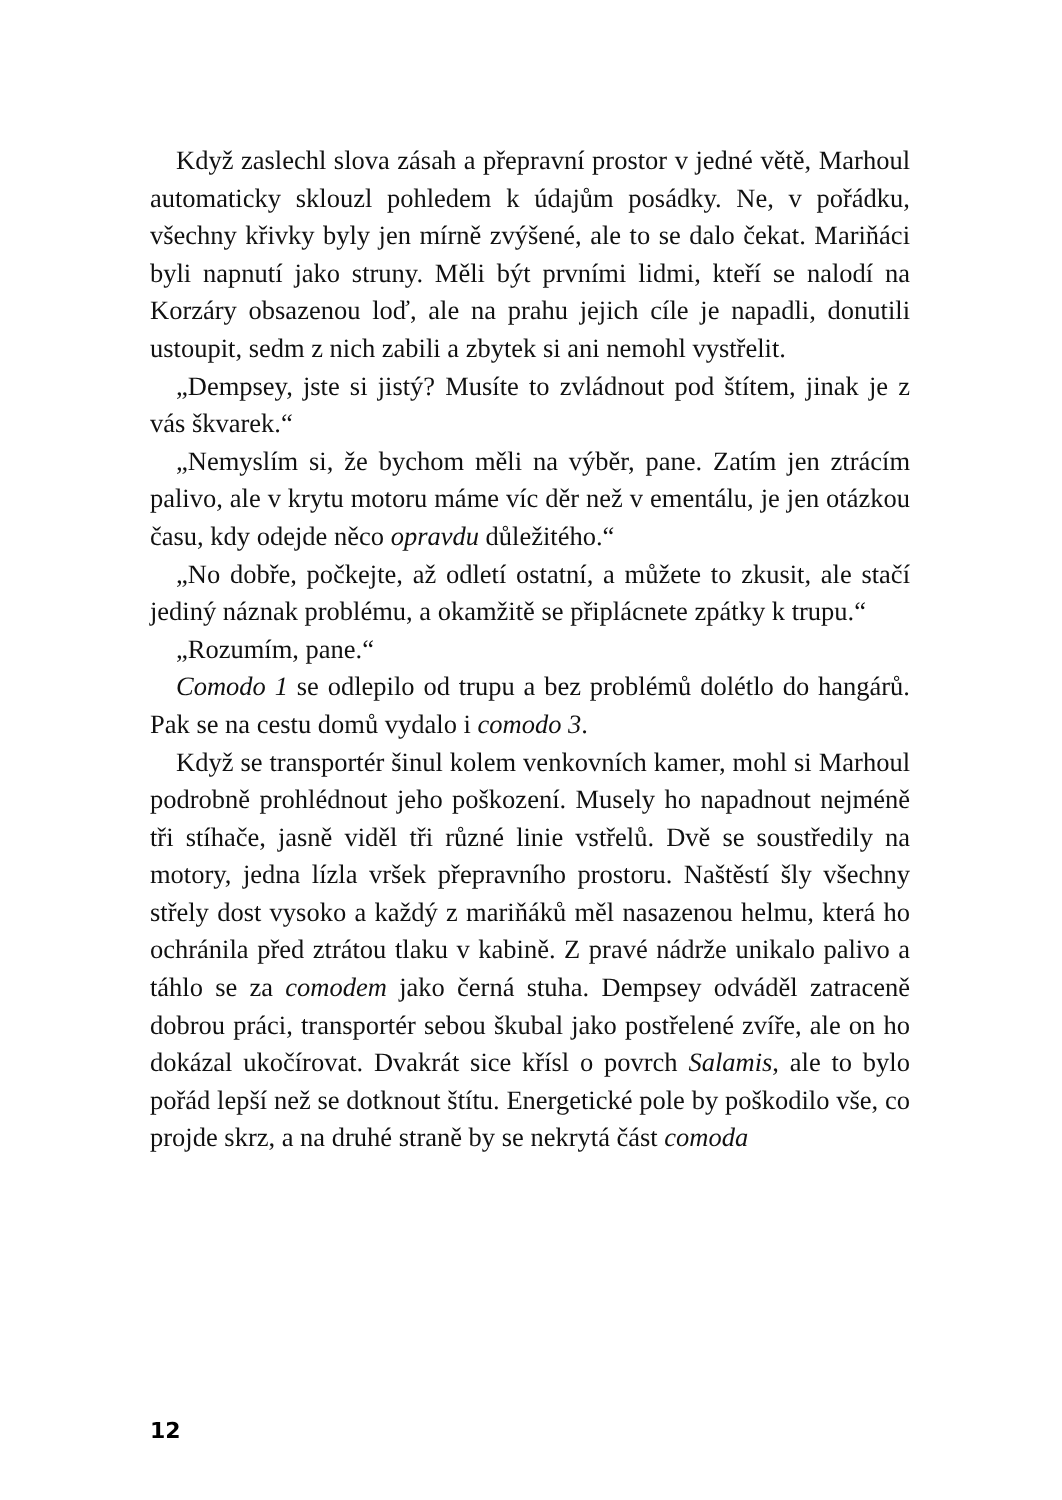Když zaslechl slova zásah a přepravní prostor v jedné větě, Marhoul automaticky sklouzl pohledem k údajům posádky. Ne, v pořádku, všechny křivky byly jen mírně zvýšené, ale to se dalo čekat. Mariňáci byli napnutí jako struny. Měli být prvními lidmi, kteří se nalodí na Korzáry obsazenou loď, ale na prahu jejich cíle je napadli, donutili ustoupit, sedm z nich zabili a zbytek si ani nemohl vystřelit.
„Dempsey, jste si jistý? Musíte to zvládnout pod štítem, jinak je z vás škvarek.“
„Nemyslím si, že bychom měli na výběr, pane. Zatím jen ztrácím palivo, ale v krytu motoru máme víc děr než v ementálu, je jen otázkou času, kdy odejde něco opravdu důležitého.“
„No dobře, počkejte, až odletí ostatní, a můžete to zkusit, ale stačí jediný náznak problému, a okamžitě se připlácnete zpátky k trupu.“
„Rozumím, pane.“
Comodo 1 se odlepilo od trupu a bez problémů dolétlo do hangárů. Pak se na cestu domů vydalo i comodo 3.
Když se transportér šinul kolem venkovních kamer, mohl si Marhoul podrobně prohlédnout jeho poškození. Musely ho napadnout nejméně tři stíhače, jasně viděl tři různé linie vstřelů. Dvě se soustředily na motory, jedna lízla vršek přepravního prostoru. Naštěstí šly všechny střely dost vysoko a každý z mariňáků měl nasazenou helmu, která ho ochránila před ztrátou tlaku v kabině. Z pravé nádrže unikalo palivo a táhlo se za comodem jako černá stuha. Dempsey odváděl zatraceně dobrou práci, transportér sebou škubal jako postřelené zvíře, ale on ho dokázal ukočírovat. Dvakrát sice křísl o povrch Salamis, ale to bylo pořád lepší než se dotknout štítu. Energetické pole by poškodilo vše, co projde skrz, a na druhé straně by se nekrytá část comoda
12